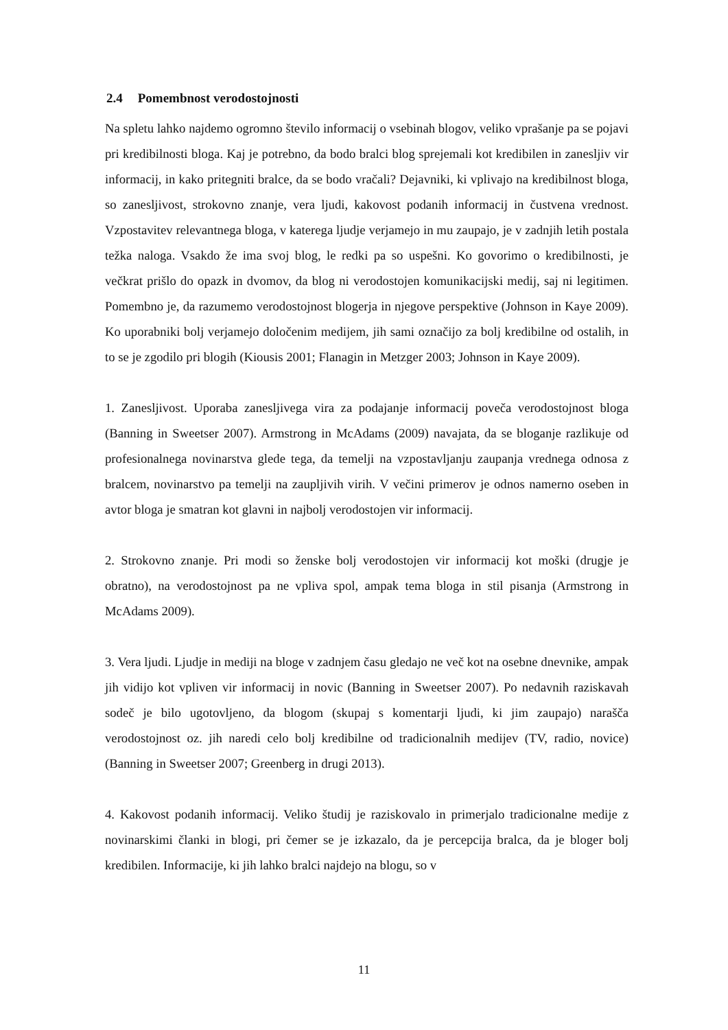2.4 Pomembnost verodostojnosti
Na spletu lahko najdemo ogromno število informacij o vsebinah blogov, veliko vprašanje pa se pojavi pri kredibilnosti bloga. Kaj je potrebno, da bodo bralci blog sprejemali kot kredibilen in zanesljiv vir informacij, in kako pritegniti bralce, da se bodo vračali? Dejavniki, ki vplivajo na kredibilnost bloga, so zanesljivost, strokovno znanje, vera ljudi, kakovost podanih informacij in čustvena vrednost. Vzpostavitev relevantnega bloga, v katerega ljudje verjamejo in mu zaupajo, je v zadnjih letih postala težka naloga. Vsakdo že ima svoj blog, le redki pa so uspešni. Ko govorimo o kredibilnosti, je večkrat prišlo do opazk in dvomov, da blog ni verodostojen komunikacijski medij, saj ni legitimen. Pomembno je, da razumemo verodostojnost blogerja in njegove perspektive (Johnson in Kaye 2009). Ko uporabniki bolj verjamejo določenim medijem, jih sami označijo za bolj kredibilne od ostalih, in to se je zgodilo pri blogih (Kiousis 2001; Flanagin in Metzger 2003; Johnson in Kaye 2009).
1. Zanesljivost. Uporaba zanesljivega vira za podajanje informacij poveča verodostojnost bloga (Banning in Sweetser 2007). Armstrong in McAdams (2009) navajata, da se bloganje razlikuje od profesionalnega novinarstva glede tega, da temelji na vzpostavljanju zaupanja vrednega odnosa z bralcem, novinarstvo pa temelji na zaupljivih virih. V večini primerov je odnos namerno oseben in avtor bloga je smatran kot glavni in najbolj verodostojen vir informacij.
2. Strokovno znanje. Pri modi so ženske bolj verodostojen vir informacij kot moški (drugje je obratno), na verodostojnost pa ne vpliva spol, ampak tema bloga in stil pisanja (Armstrong in McAdams 2009).
3. Vera ljudi. Ljudje in mediji na bloge v zadnjem času gledajo ne več kot na osebne dnevnike, ampak jih vidijo kot vpliven vir informacij in novic (Banning in Sweetser 2007). Po nedavnih raziskavah sodeč je bilo ugotovljeno, da blogom (skupaj s komentarji ljudi, ki jim zaupajo) narašča verodostojnost oz. jih naredi celo bolj kredibilne od tradicionalnih medijev (TV, radio, novice) (Banning in Sweetser 2007; Greenberg in drugi 2013).
4. Kakovost podanih informacij. Veliko študij je raziskovalo in primerjalo tradicionalne medije z novinarskimi članki in blogi, pri čemer se je izkazalo, da je percepcija bralca, da je bloger bolj kredibilen. Informacije, ki jih lahko bralci najdejo na blogu, so v
11